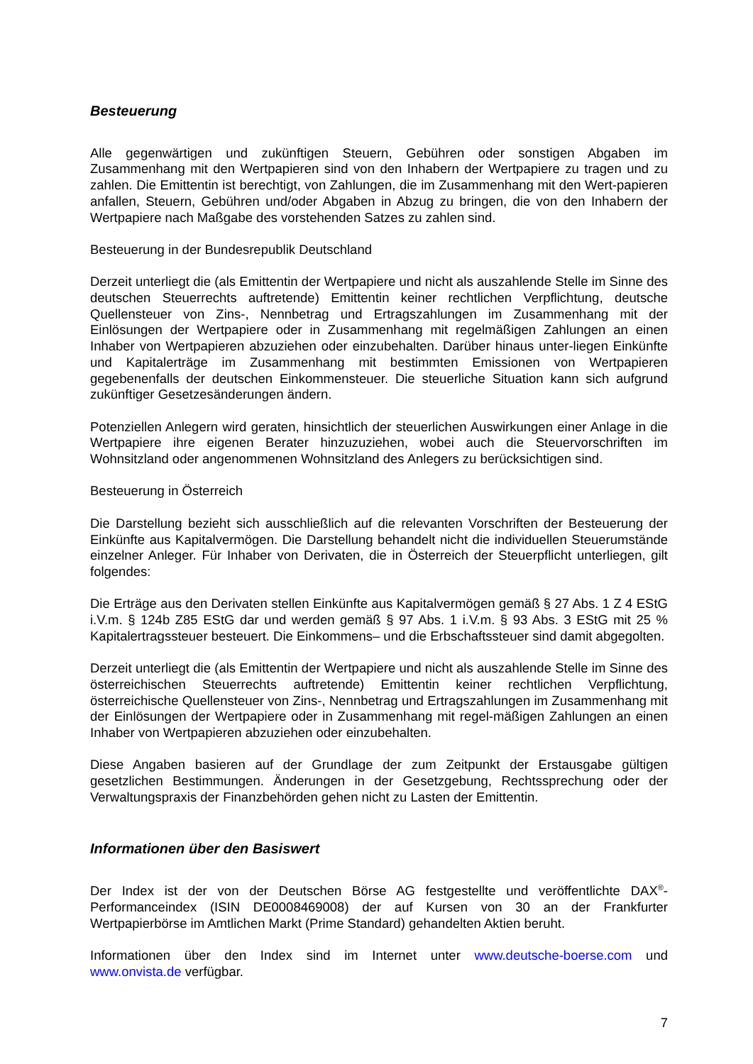Besteuerung
Alle gegenwärtigen und zukünftigen Steuern, Gebühren oder sonstigen Abgaben im Zusammenhang mit den Wertpapieren sind von den Inhabern der Wertpapiere zu tragen und zu zahlen. Die Emittentin ist berechtigt, von Zahlungen, die im Zusammenhang mit den Wert-papieren anfallen, Steuern, Gebühren und/oder Abgaben in Abzug zu bringen, die von den Inhabern der Wertpapiere nach Maßgabe des vorstehenden Satzes zu zahlen sind.
Besteuerung in der Bundesrepublik Deutschland
Derzeit unterliegt die (als Emittentin der Wertpapiere und nicht als auszahlende Stelle im Sinne des deutschen Steuerrechts auftretende) Emittentin keiner rechtlichen Verpflichtung, deutsche Quellensteuer von Zins-, Nennbetrag und Ertragszahlungen im Zusammenhang mit der Einlösungen der Wertpapiere oder in Zusammenhang mit regelmäßigen Zahlungen an einen Inhaber von Wertpapieren abzuziehen oder einzubehalten. Darüber hinaus unter-liegen Einkünfte und Kapitalerträge im Zusammenhang mit bestimmten Emissionen von Wertpapieren gegebenenfalls der deutschen Einkommensteuer. Die steuerliche Situation kann sich aufgrund zukünftiger Gesetzesänderungen ändern.
Potenziellen Anlegern wird geraten, hinsichtlich der steuerlichen Auswirkungen einer Anlage in die Wertpapiere ihre eigenen Berater hinzuzuziehen, wobei auch die Steuervorschriften im Wohnsitzland oder angenommenen Wohnsitzland des Anlegers zu berücksichtigen sind.
Besteuerung in Österreich
Die Darstellung bezieht sich ausschließlich auf die relevanten Vorschriften der Besteuerung der Einkünfte aus Kapitalvermögen. Die Darstellung behandelt nicht die individuellen Steuerumstände einzelner Anleger. Für Inhaber von Derivaten, die in Österreich der Steuerpflicht unterliegen, gilt folgendes:
Die Erträge aus den Derivaten stellen Einkünfte aus Kapitalvermögen gemäß § 27 Abs. 1 Z 4 EStG i.V.m. § 124b Z85 EStG dar und werden gemäß § 97 Abs. 1 i.V.m. § 93 Abs. 3 EStG mit 25 % Kapitalertragssteuer besteuert. Die Einkommens– und die Erbschaftssteuer sind damit abgegolten.
Derzeit unterliegt die (als Emittentin der Wertpapiere und nicht als auszahlende Stelle im Sinne des österreichischen Steuerrechts auftretende) Emittentin keiner rechtlichen Verpflichtung, österreichische Quellensteuer von Zins-, Nennbetrag und Ertragszahlungen im Zusammenhang mit der Einlösungen der Wertpapiere oder in Zusammenhang mit regel-mäßigen Zahlungen an einen Inhaber von Wertpapieren abzuziehen oder einzubehalten.
Diese Angaben basieren auf der Grundlage der zum Zeitpunkt der Erstausgabe gültigen gesetzlichen Bestimmungen. Änderungen in der Gesetzgebung, Rechtssprechung oder der Verwaltungspraxis der Finanzbehörden gehen nicht zu Lasten der Emittentin.
Informationen über den Basiswert
Der Index ist der von der Deutschen Börse AG festgestellte und veröffentlichte DAX<sup>®</sup>-Performanceindex (ISIN DE0008469008) der auf Kursen von 30 an der Frankfurter Wertpapierbörse im Amtlichen Markt (Prime Standard) gehandelten Aktien beruht.
Informationen über den Index sind im Internet unter www.deutsche-boerse.com und www.onvista.de verfügbar.
7